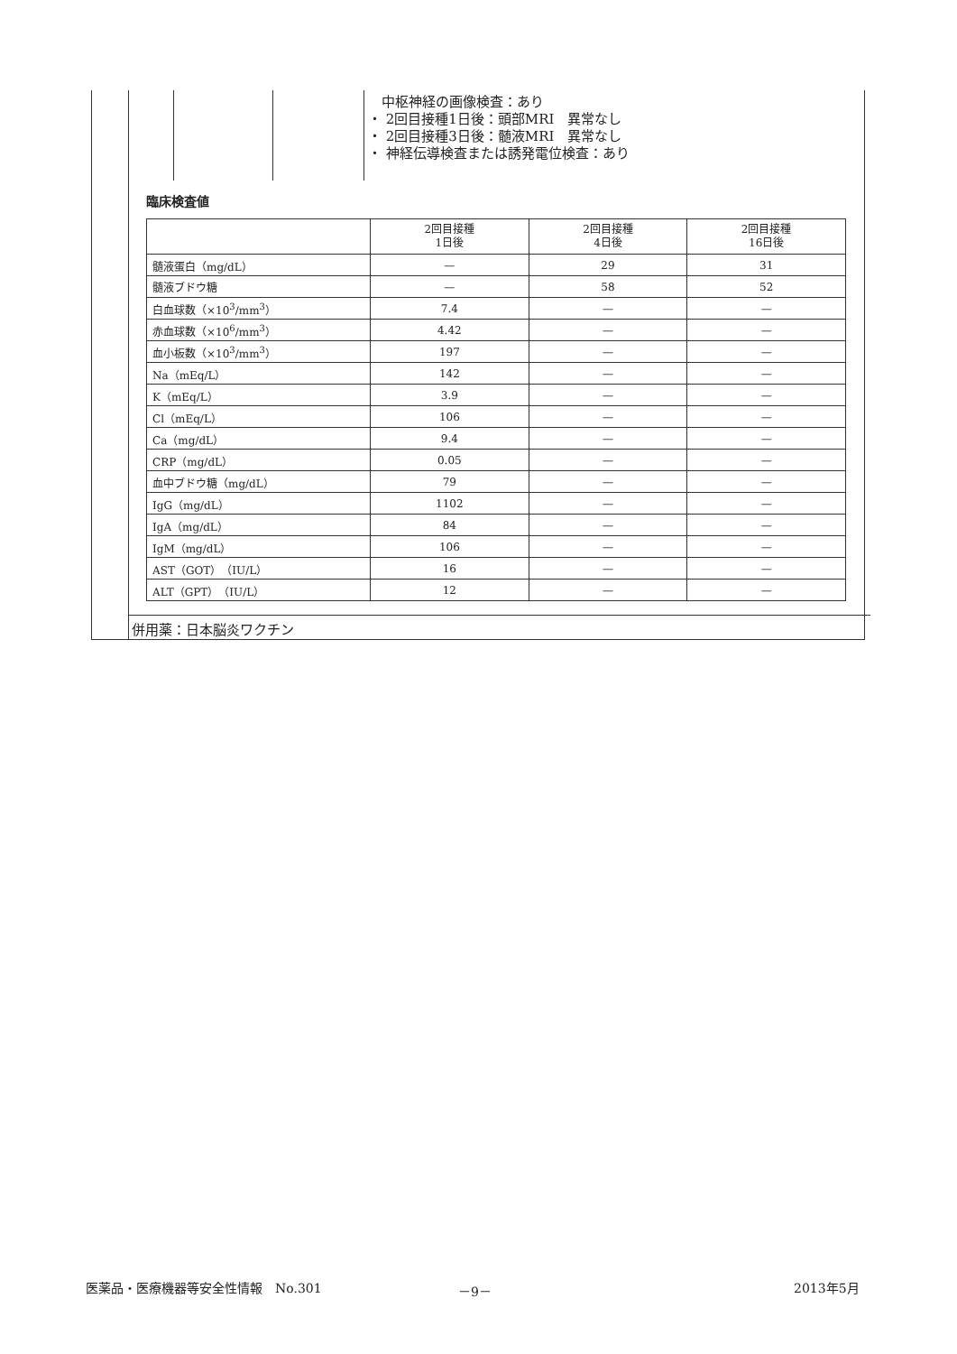中枢神経の画像検査：あり
・ 2回目接種1日後：頭部MRI　異常なし
・ 2回目接種3日後：髄液MRI　異常なし
・ 神経伝導検査または誘発電位検査：あり
臨床検査値
| | 2回目接種 1日後 | 2回目接種 4日後 | 2回目接種 16日後 |
| --- | --- | --- | --- |
| 髄液蛋白（mg/dL） | — | 29 | 31 |
| 髄液ブドウ糖 | — | 58 | 52 |
| 白血球数（×10<sup>3</sup>/mm<sup>3</sup>） | 7.4 | — | — |
| 赤血球数（×10<sup>6</sup>/mm<sup>3</sup>） | 4.42 | — | — |
| 血小板数（×10<sup>3</sup>/mm<sup>3</sup>） | 197 | — | — |
| Na（mEq/L） | 142 | — | — |
| K（mEq/L） | 3.9 | — | — |
| Cl（mEq/L） | 106 | — | — |
| Ca（mg/dL） | 9.4 | — | — |
| CRP（mg/dL） | 0.05 | — | — |
| 血中ブドウ糖（mg/dL） | 79 | — | — |
| IgG（mg/dL） | 1102 | — | — |
| IgA（mg/dL） | 84 | — | — |
| IgM（mg/dL） | 106 | — | — |
| AST（GOT）（IU/L） | 16 | — | — |
| ALT（GPT）（IU/L） | 12 | — | — |
併用薬：日本脳炎ワクチン
医薬品・医療機器等安全性情報　No.301
－9－ 2013年5月